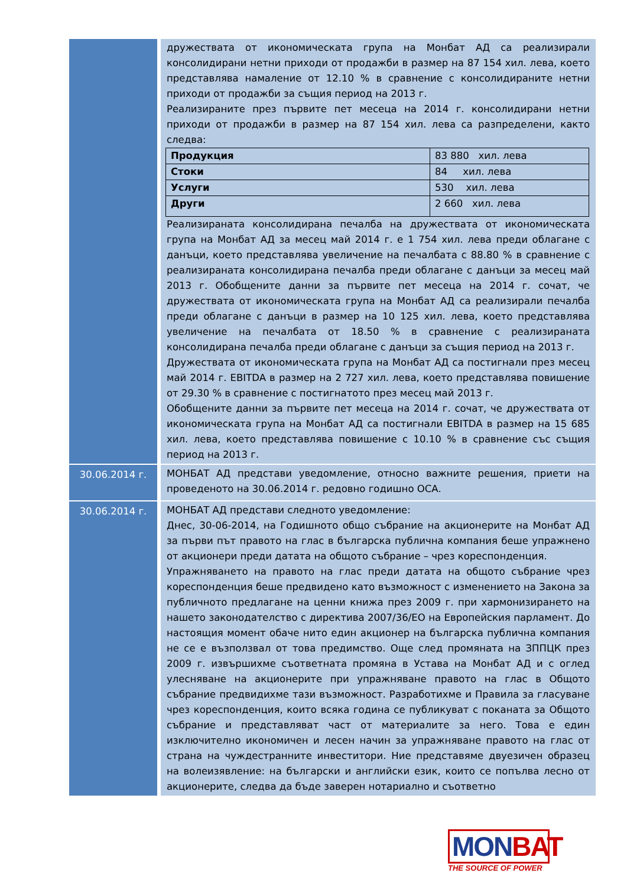| | дружествата от икономическата група на Монбат АД са реализирали консолидирани нетни приходи от продажби в размер на 87 154 хил. лева, което представлява намаление от 12.10 % в сравнение с консолидираните нетни приходи от продажби за същия период на 2013 г. Реализираните през първите пет месеца на 2014 г. консолидирани нетни приходи от продажби в размер на 87 154 хил. лева са разпределени, както следва: / Продукция / 83 880 хил. лева / / Стоки / 84 хил. лева / / Услуги / 530 хил. лева / / Други / 2 660 хил. лева / Реализираната консолидирана печалба на дружествата от икономическата група на Монбат АД за месец май 2014 г. е 1 754 хил. лева преди облагане с данъци, което представлява увеличение на печалбата с 88.80 % в сравнение с реализираната консолидирана печалба преди облагане с данъци за месец май 2013 г. Обобщените данни за първите пет месеца на 2014 г. сочат, че дружествата от икономическата група на Монбат АД са реализирали печалба преди облагане с данъци в размер на 10 125 хил. лева, което представлява увеличение на печалбата от 18.50 % в сравнение с реализираната консолидирана печалба преди облагане с данъци за същия период на 2013 г. Дружествата от икономическата група на Монбат АД са постигнали през месец май 2014 г. EBITDA в размер на 2 727 хил. лева, което представлява повишение от 29.30 % в сравнение с постигнатото през месец май 2013 г. Обобщените данни за първите пет месеца на 2014 г. сочат, че дружествата от икономическата група на Монбат АД са постигнали EBITDA в размер на 15 685 хил. лева, което представлява повишение с 10.10 % в сравнение със същия период на 2013 г. |
| 30.06.2014 г. | МОНБАТ АД представи уведомление, относно важните решения, приети на проведеното на 30.06.2014 г. редовно годишно ОСА. |
| 30.06.2014 г. | МОНБАТ АД представи следното уведомление: Днес, 30-06-2014, на Годишното общо събрание на акционерите на Монбат АД за първи път правото на глас в българска публична компания беше упражнено от акционери преди датата на общото събрание – чрез кореспонденция. Упражняването на правото на глас преди датата на общото събрание чрез кореспонденция беше предвидено като възможност с изменението на Закона за публичното предлагане на ценни книжа през 2009 г. при хармонизирането на нашето законодателство с директива 2007/36/ЕО на Европейския парламент. До настоящия момент обаче нито един акционер на българска публична компания не се е възползвал от това предимство. Още след промяната на ЗППЦК през 2009 г. извършихме съответната промяна в Устава на Монбат АД и с оглед улесняване на акционерите при упражняване правото на глас в Общото събрание предвидихме тази възможност. Разработихме и Правила за гласуване чрез кореспонденция, които всяка година се публикуват с поканата за Общото събрание и представляват част от материалите за него. Това е един изключително икономичен и лесен начин за упражняване правото на глас от страна на чуждестранните инвеститори. Ние представяме двуезичен образец на волеизявление: на български и английски език, които се попълва лесно от акционерите, следва да бъде заверен нотариално и съответно |
MONBAT
THE SOURCE OF POWER